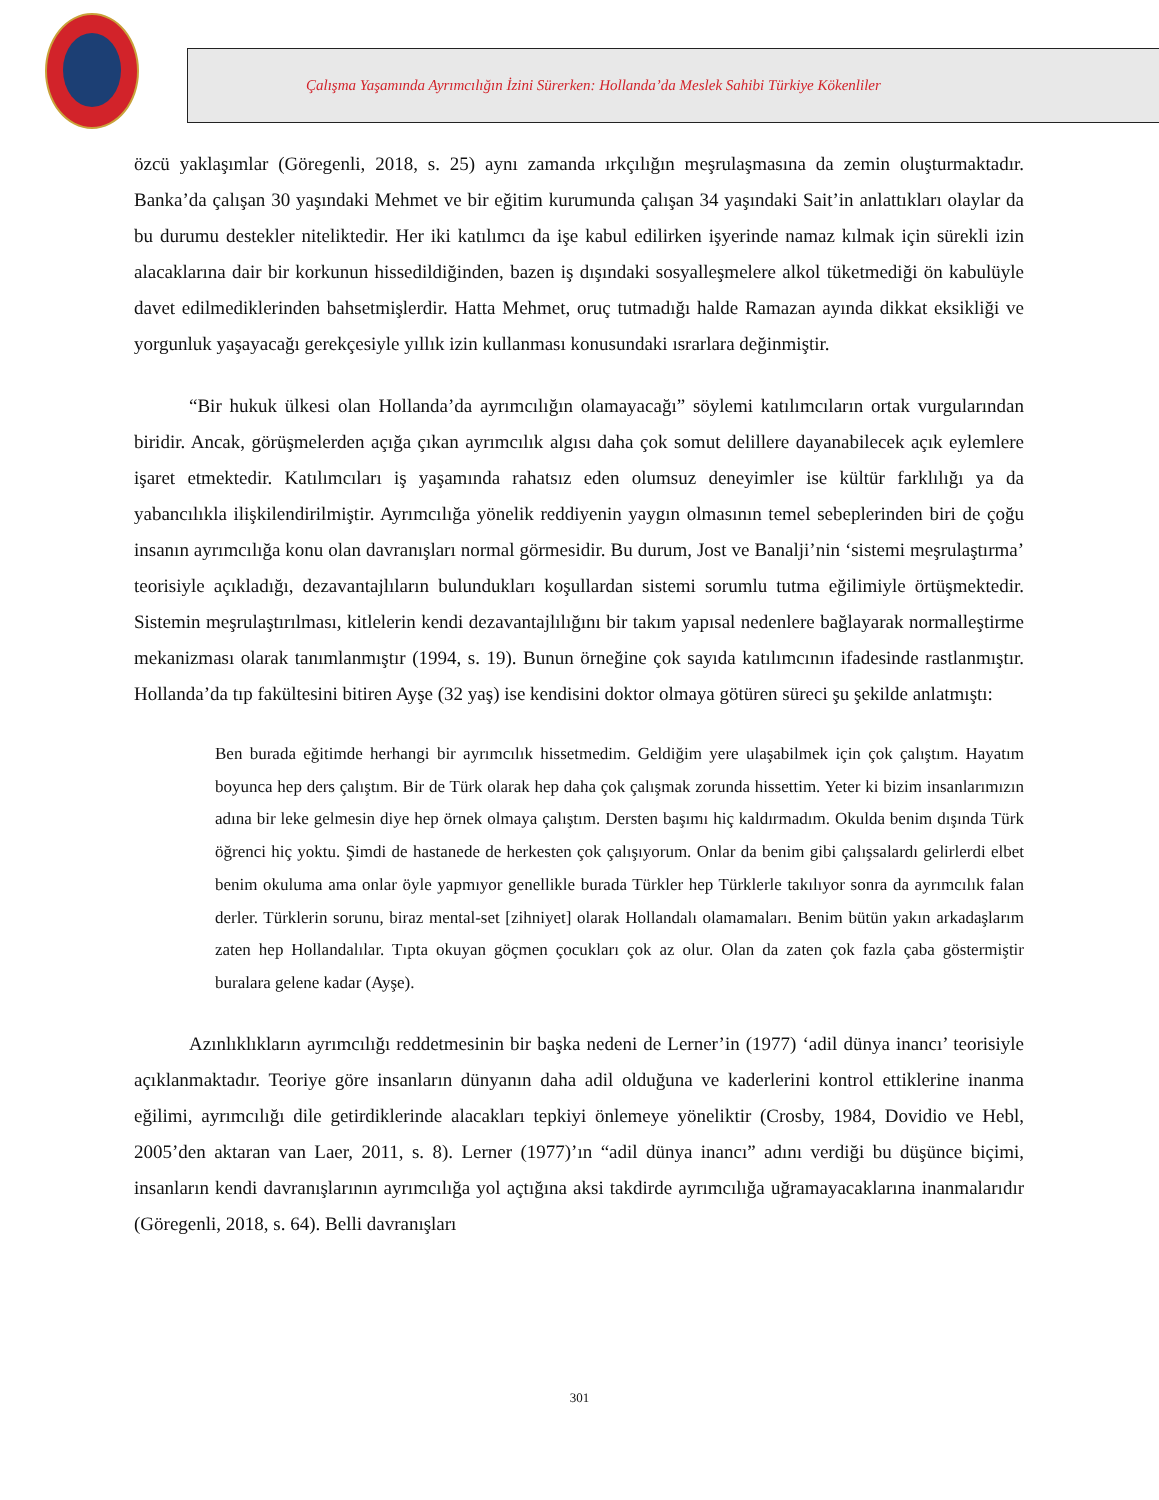Çalışma Yaşamında Ayrımcılığın İzini Sürerken: Hollanda’da Meslek Sahibi Türkiye Kökenliler
özcü yaklaşımlar (Göregenli, 2018, s. 25) aynı zamanda ırkçılığın meşrulaşmasına da zemin oluşturmaktadır. Banka’da çalışan 30 yaşındaki Mehmet ve bir eğitim kurumunda çalışan 34 yaşındaki Sait’in anlattıkları olaylar da bu durumu destekler niteliktedir. Her iki katılımcı da işe kabul edilirken işyerinde namaz kılmak için sürekli izin alacaklarına dair bir korkunun hissedildiğinden, bazen iş dışındaki sosyalleşmelere alkol tüketmediği ön kabulüyle davet edilmediklerinden bahsetmişlerdir. Hatta Mehmet, oruç tutmadığı halde Ramazan ayında dikkat eksikliği ve yorgunluk yaşayacağı gerekçesiyle yıllık izin kullanması konusundaki ısrarlara değinmiştir.
“Bir hukuk ülkesi olan Hollanda’da ayrımcılığın olamayacağı” söylemi katılımcıların ortak vurgularından biridir. Ancak, görüşmelerden açığa çıkan ayrımcılık algısı daha çok somut delillere dayanabilecek açık eylemlere işaret etmektedir. Katılımcıları iş yaşamında rahatsız eden olumsuz deneyimler ise kültür farklılığı ya da yabancılıkla ilişkilendirilmiştir. Ayrımcılığa yönelik reddiyenin yaygın olmasının temel sebeplerinden biri de çoğu insanın ayrımcılığa konu olan davranışları normal görmesidir. Bu durum, Jost ve Banalji’nin ‘sistemi meşrulaştırma’ teorisiyle açıkladığı, dezavantajlıların bulundukları koşullardan sistemi sorumlu tutma eğilimiyle örtüşmektedir. Sistemin meşrulaştırılması, kitlelerin kendi dezavantajlılığını bir takım yapısal nedenlere bağlayarak normalleştirme mekanizması olarak tanımlanmıştır (1994, s. 19). Bunun örneğine çok sayıda katılımcının ifadesinde rastlanmıştır. Hollanda’da tıp fakültesini bitiren Ayşe (32 yaş) ise kendisini doktor olmaya götüren süreci şu şekilde anlatmıştı:
Ben burada eğitimde herhangi bir ayrımcılık hissetmedim. Geldiğim yere ulaşabilmek için çok çalıştım. Hayatım boyunca hep ders çalıştım. Bir de Türk olarak hep daha çok çalışmak zorunda hissettim. Yeter ki bizim insanlarımızın adına bir leke gelmesin diye hep örnek olmaya çalıştım. Dersten başımı hiç kaldırmadım. Okulda benim dışında Türk öğrenci hiç yoktu. Şimdi de hastanede de herkesten çok çalışıyorum. Onlar da benim gibi çalışsalardı gelirlerdi elbet benim okuluma ama onlar öyle yapmıyor genellikle burada Türkler hep Türklerle takılıyor sonra da ayrımcılık falan derler. Türklerin sorunu, biraz mental-set [zihniyet] olarak Hollandalı olamamaları. Benim bütün yakın arkadaşlarım zaten hep Hollandalılar. Tıpta okuyan göçmen çocukları çok az olur. Olan da zaten çok fazla çaba göstermiştir buralara gelene kadar (Ayşe).
Azınlıklıkların ayrımcılığı reddetmesinin bir başka nedeni de Lerner’in (1977) ‘adil dünya inancı’ teorisiyle açıklanmaktadır. Teoriye göre insanların dünyanın daha adil olduğuna ve kaderlerini kontrol ettiklerine inanma eğilimi, ayrımcılığı dile getirdiklerinde alacakları tepkiyi önlemeye yöneliktir (Crosby, 1984, Dovidio ve Hebl, 2005’den aktaran van Laer, 2011, s. 8). Lerner (1977)’ın “adil dünya inancı” adını verdiği bu düşünce biçimi, insanların kendi davranışlarının ayrımcılığa yol açtığına aksi takdirde ayrımcılığa uğramayacaklarına inanmalarıdır (Göregenli, 2018, s. 64). Belli davranışları
301